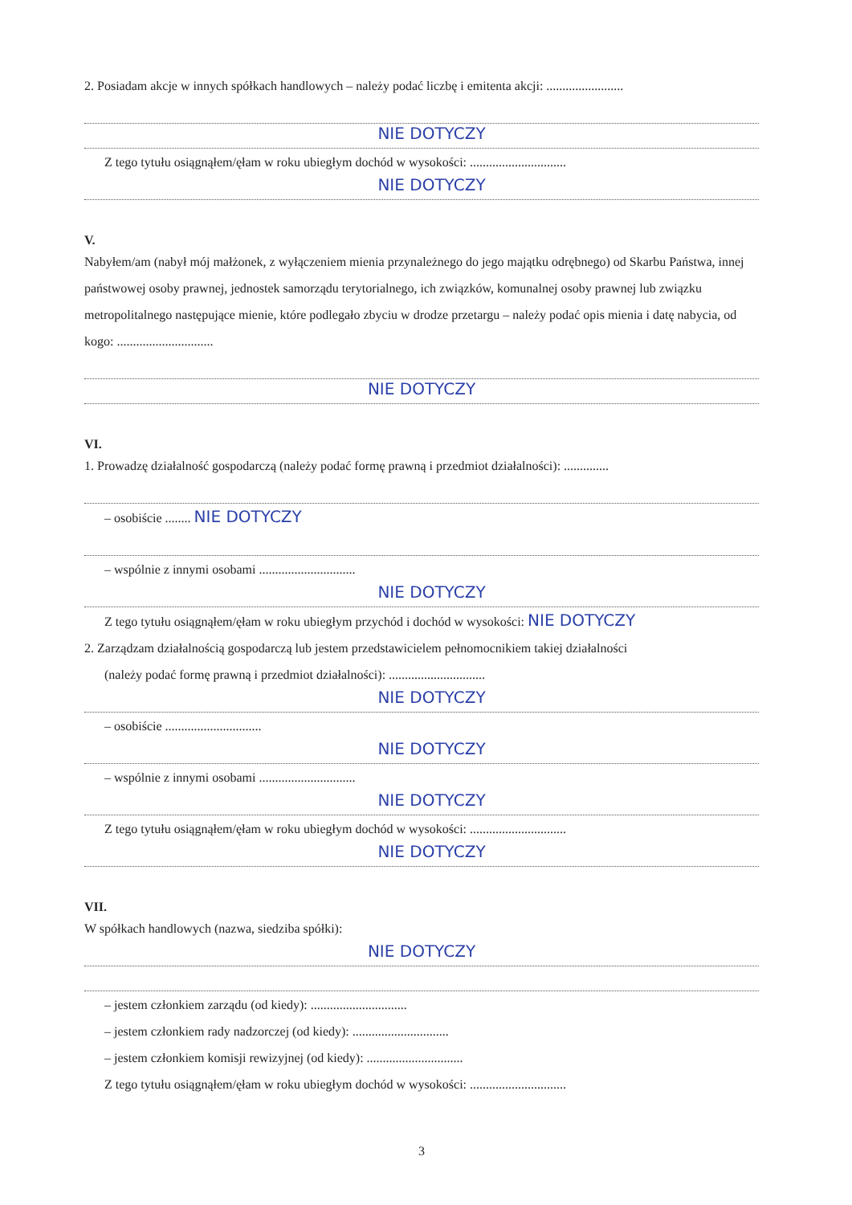2. Posiadam akcje w innych spółkach handlowych – należy podać liczbę i emitenta akcji: ........................
NIE DOTYCZY
Z tego tytułu osiągnąłem/ęłam w roku ubiegłym dochód w wysokości: ..............................
NIE DOTYCZY
V.
Nabyłem/am (nabył mój małżonek, z wyłączeniem mienia przynależnego do jego majątku odrębnego) od Skarbu Państwa, innej państwowej osoby prawnej, jednostek samorządu terytorialnego, ich związków, komunalnej osoby prawnej lub związku metropolitalnego następujące mienie, które podlegało zbyciu w drodze przetargu – należy podać opis mienia i datę nabycia, od kogo: ..............................
NIE DOTYCZY
VI.
1. Prowadzę działalność gospodarczą (należy podać formę prawną i przedmiot działalności): ..............
– osobiście ........ NIE DOTYCZY
– wspólnie z innymi osobami ..............................
NIE DOTYCZY
Z tego tytułu osiągnąłem/ęłam w roku ubiegłym przychód i dochód w wysokości: NIE DOTYCZY
2. Zarządzam działalnością gospodarczą lub jestem przedstawicielem pełnomocnikiem takiej działalności
(należy podać formę prawną i przedmiot działalności): ..............................
NIE DOTYCZY
– osobiście ..............................
NIE DOTYCZY
– wspólnie z innymi osobami ..............................
NIE DOTYCZY
Z tego tytułu osiągnąłem/ęłam w roku ubiegłym dochód w wysokości: ..............................
NIE DOTYCZY
VII.
W spółkach handlowych (nazwa, siedziba spółki):
NIE DOTYCZY
– jestem członkiem zarządu (od kiedy): ..............................
– jestem członkiem rady nadzorczej (od kiedy): ..............................
– jestem członkiem komisji rewizyjnej (od kiedy): ..............................
Z tego tytułu osiągnąłem/ęłam w roku ubiegłym dochód w wysokości: ..............................
3